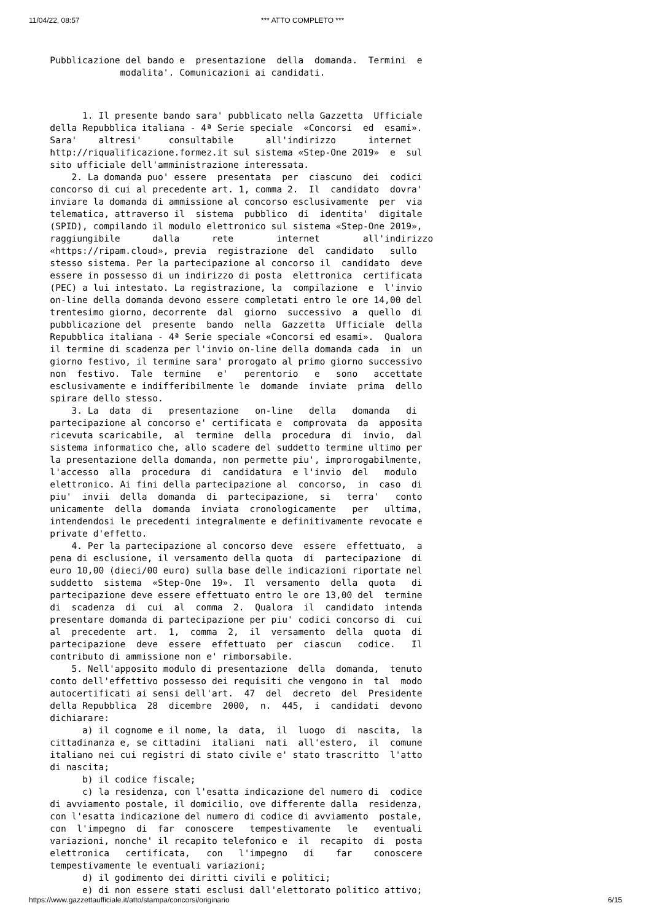11/04/22, 08:57 *** ATTO COMPLETO ***
   Pubblicazione del bando e  presentazione  della  domanda.  Termini  e
                modalita'. Comunicazioni ai candidati.
         1. Il presente bando sara' pubblicato nella Gazzetta  Ufficiale
   della Repubblica italiana - 4ª Serie speciale  «Concorsi  ed  esami».
   Sara'    altresi'     consultabile      all'indirizzo      internet
   http://riqualificazione.formez.it sul sistema «Step-One 2019»  e  sul
   sito ufficiale dell'amministrazione interessata.
       2. La domanda puo' essere  presentata  per  ciascuno  dei  codici
   concorso di cui al precedente art. 1, comma 2.  Il  candidato  dovra'
   inviare la domanda di ammissione al concorso esclusivamente  per  via
   telematica, attraverso il  sistema  pubblico  di  identita'  digitale
   (SPID), compilando il modulo elettronico sul sistema «Step-One 2019»,
   raggiungibile      dalla      rete        internet        all'indirizzo
   «https://ripam.cloud», previa  registrazione  del  candidato   sullo
   stesso sistema. Per la partecipazione al concorso il  candidato  deve
   essere in possesso di un indirizzo di posta  elettronica  certificata
   (PEC) a lui intestato. La registrazione, la  compilazione  e  l'invio
   on-line della domanda devono essere completati entro le ore 14,00 del
   trentesimo giorno, decorrente  dal  giorno  successivo  a  quello  di
   pubblicazione del  presente  bando  nella  Gazzetta  Ufficiale  della
   Repubblica italiana - 4ª Serie speciale «Concorsi ed esami».  Qualora
   il termine di scadenza per l'invio on-line della domanda cada  in  un
   giorno festivo, il termine sara' prorogato al primo giorno successivo
   non  festivo.  Tale  termine   e'   perentorio   e   sono   accettate
   esclusivamente e indifferibilmente le  domande  inviate  prima  dello
   spirare dello stesso.
       3. La  data  di   presentazione   on-line   della   domanda   di
   partecipazione al concorso e' certificata e  comprovata  da  apposita
   ricevuta scaricabile,  al  termine  della  procedura  di  invio,  dal
   sistema informatico che, allo scadere del suddetto termine ultimo per
   la presentazione della domanda, non permette piu', improrogabilmente,
   l'accesso  alla  procedura  di  candidatura  e l'invio  del   modulo
   elettronico. Ai fini della partecipazione al  concorso,  in  caso  di
   piu'  invii  della  domanda  di  partecipazione,  si   terra'   conto
   unicamente  della  domanda  inviata  cronologicamente   per   ultima,
   intendendosi le precedenti integralmente e definitivamente revocate e
   private d'effetto.
       4. Per la partecipazione al concorso deve  essere  effettuato,  a
   pena di esclusione, il versamento della quota  di  partecipazione  di
   euro 10,00 (dieci/00 euro) sulla base delle indicazioni riportate nel
   suddetto  sistema  «Step-One  19».  Il  versamento  della  quota   di
   partecipazione deve essere effettuato entro le ore 13,00 del  termine
   di  scadenza  di  cui  al  comma  2.  Qualora  il  candidato  intenda
   presentare domanda di partecipazione per piu' codici concorso di  cui
   al  precedente  art.  1,  comma  2,  il  versamento  della  quota  di
   partecipazione  deve  essere  effettuato  per  ciascun   codice.   Il
   contributo di ammissione non e' rimborsabile.
       5. Nell'apposito modulo di presentazione  della  domanda,  tenuto
   conto dell'effettivo possesso dei requisiti che vengono in  tal  modo
   autocertificati ai sensi dell'art.  47  del  decreto  del  Presidente
   della Repubblica  28  dicembre  2000,  n.  445,  i  candidati  devono
   dichiarare:
         a) il cognome e il nome, la  data,  il  luogo  di  nascita,  la
   cittadinanza e, se cittadini  italiani  nati  all'estero,  il  comune
   italiano nei cui registri di stato civile e' stato trascritto  l'atto
   di nascita;
         b) il codice fiscale;
         c) la residenza, con l'esatta indicazione del numero di  codice
   di avviamento postale, il domicilio, ove differente dalla  residenza,
   con l'esatta indicazione del numero di codice di avviamento  postale,
   con  l'impegno  di  far  conoscere   tempestivamente   le   eventuali
   variazioni, nonche' il recapito telefonico e  il  recapito  di  posta
   elettronica   certificata,   con   l'impegno   di    far    conoscere
   tempestivamente le eventuali variazioni;
         d) il godimento dei diritti civili e politici;
         e) di non essere stati esclusi dall'elettorato politico attivo;
https://www.gazzettaufficiale.it/atto/stampa/concorsi/originario 6/15